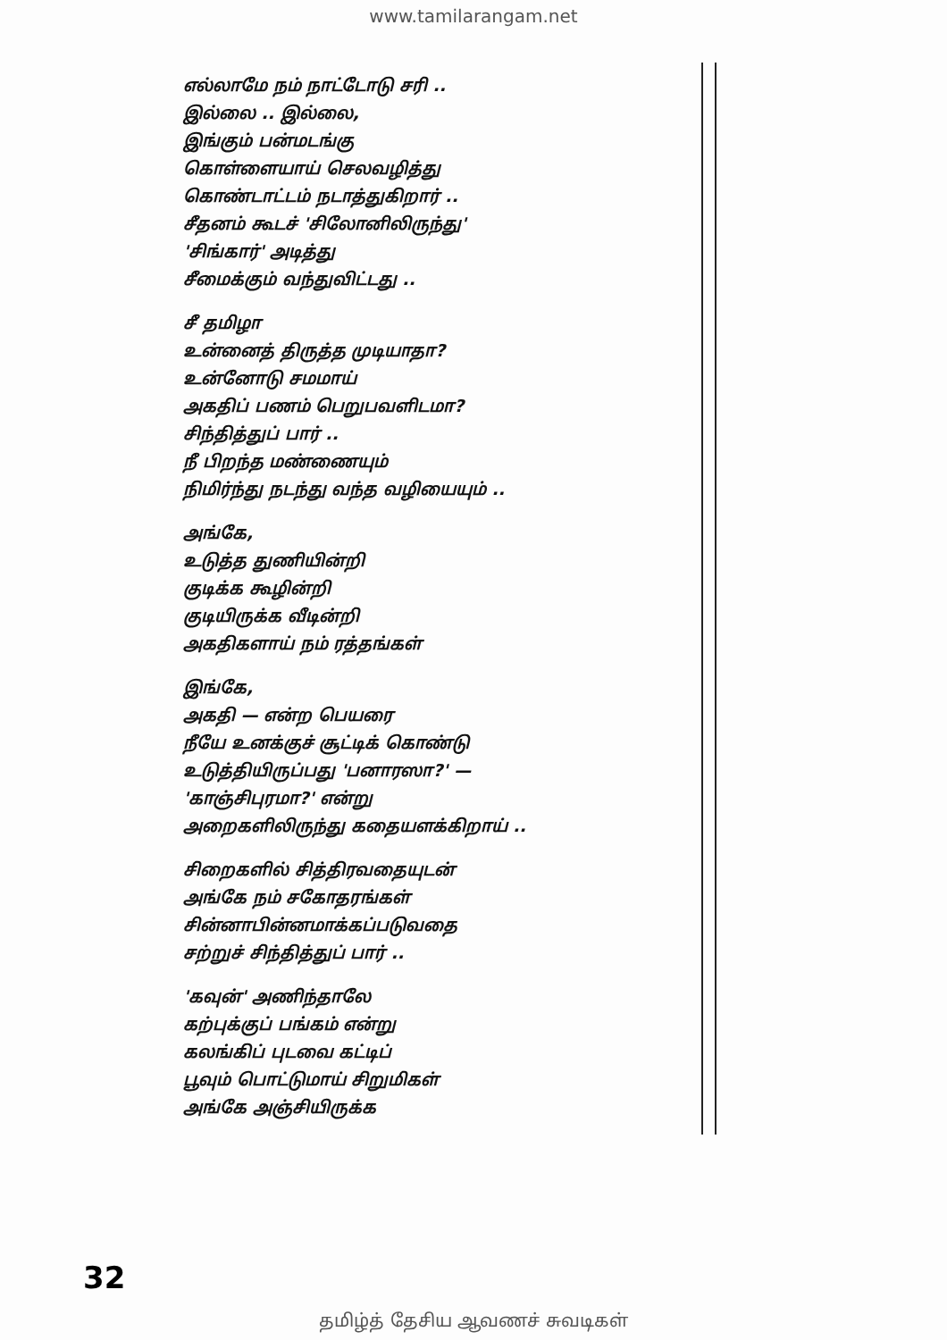www.tamilarangam.net
எல்லாமே நம் நாட்டோடு சரி ..
இல்லை .. இல்லை,
இங்கும் பன்மடங்கு
கொள்ளையாய் செலவழித்து
கொண்டாட்டம் நடாத்துகிறார் ..
சீதனம் கூடச் 'சிலோனிலிருந்து'
'சிங்கார்' அடித்து
சீமைக்கும் வந்துவிட்டது ..
சீ தமிழா
உன்னைத் திருத்த முடியாதா?
உன்னோடு சமமாய்
அகதிப் பணம் பெறுபவளிடமா?
சிந்தித்துப் பார் ..
நீ பிறந்த மண்ணையும்
நிமிர்ந்து நடந்து வந்த வழியையும் ..
அங்கே,
உடுத்த துணியின்றி
குடிக்க கூழின்றி
குடியிருக்க வீடின்றி
அகதிகளாய் நம் ரத்தங்கள்
இங்கே,
அகதி — என்ற பெயரை
நீயே உனக்குச் சூட்டிக் கொண்டு
உடுத்தியிருப்பது 'பனாரஸா?' —
'காஞ்சிபுரமா?' என்று
அறைகளிலிருந்து கதையளக்கிறாய் ..
சிறைகளில் சித்திரவதையுடன்
அங்கே நம் சகோதரங்கள்
சின்னாபின்னமாக்கப்படுவதை
சற்றுச் சிந்தித்துப் பார் ..
'கவுன்' அணிந்தாலே
கற்புக்குப் பங்கம் என்று
கலங்கிப் புடவை கட்டிப்
பூவும் பொட்டுமாய் சிறுமிகள்
அங்கே அஞ்சியிருக்க
32
தமிழ்த் தேசிய ஆவணச் சுவடிகள்